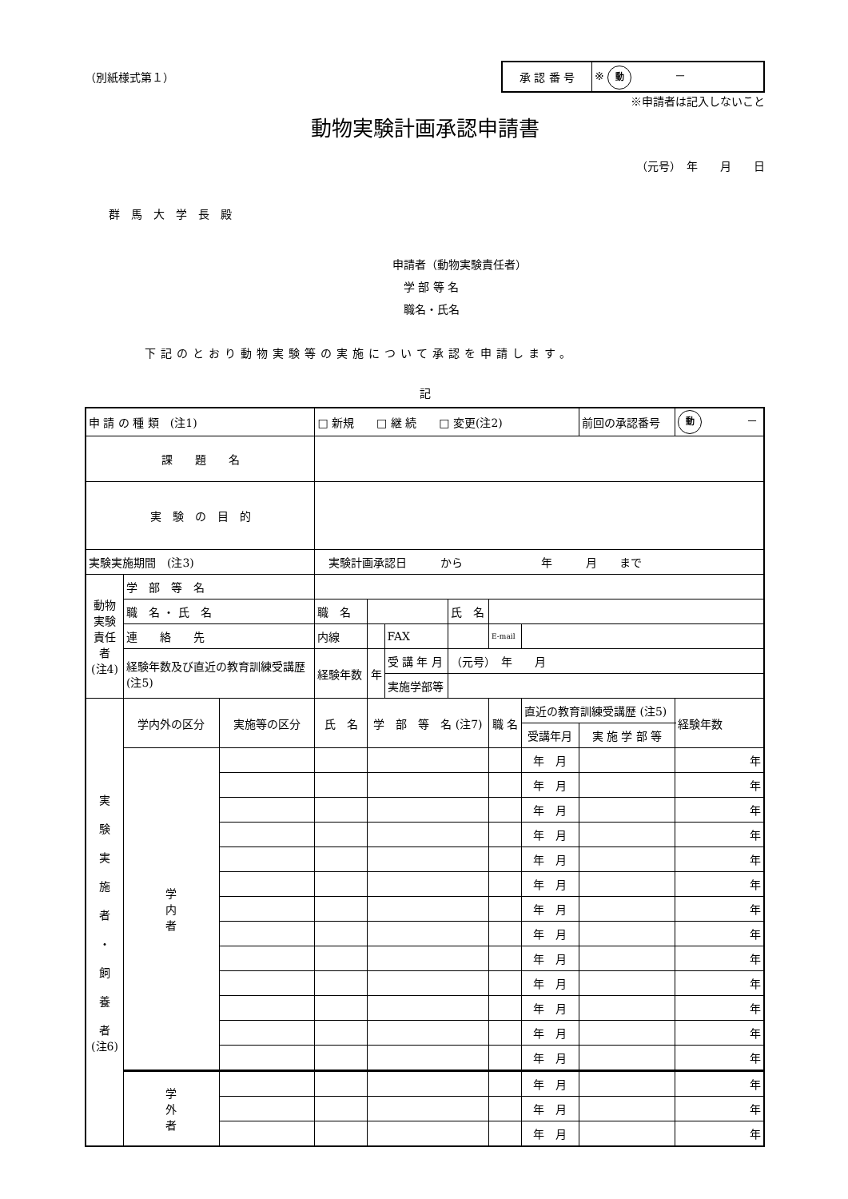（別紙様式第１）
| 承 認 番 号 | ※ 動 － |
※申請者は記入しないこと
動物実験計画承認申請書
（元号）　年　　月　　日
群　馬　大　学　長　殿
申請者（動物実験責任者）
　学 部 等 名
　職名・氏名
下記のとおり動物実験等の実施について承認を申請します。
記
| 申 請 の 種 類 (注1) | | | □ 新規 □ 継 続 □ 変更(注2) | | | | | | 前回の承認番号 | 動 － |
| 課 題 名 | | | | | | | | | | |
| 実 験 の 目 的 | | | | | | | | | | |
| 実験実施期間 (注3) | | | 実験計画承認日 から 年 月 まで | | | | | | | |
| 動物実験責任者 (注4) | 学 部 等 名 | | | | | | | | | |
| | 職 名 ・ 氏 名 | | 職 名 | | | 氏 名 | | | | |
| | 連 絡 先 | | 内線 | | FAX | | E-mail | | | |
| | 経験年数及び直近の教育訓練受講歴 (注5) | | 経験年数 | 年 | 受 講 年 月 | （元号） 年 月 | | | | |
| | | | | | 実施学部等 | | | | | |
| 実 験 実 施 者 ・ 飼 養 者 (注6) | 学内外の区分 | 実施等の区分 | 氏 名 | 学 部 等 名 (注7) | | | 職 名 | 直近の教育訓練受講歴 (注5) | | 経験年数 |
| | | | | | | | | 受講年月 | 実 施 学 部 等 | |
| | 学 内 者 | | | | | | | 年 月 | | 年 |
| | | | | | | | | 年 月 | | 年 |
| | | | | | | | | 年 月 | | 年 |
| | | | | | | | | 年 月 | | 年 |
| | | | | | | | | 年 月 | | 年 |
| | | | | | | | | 年 月 | | 年 |
| | | | | | | | | 年 月 | | 年 |
| | | | | | | | | 年 月 | | 年 |
| | | | | | | | | 年 月 | | 年 |
| | | | | | | | | 年 月 | | 年 |
| | | | | | | | | 年 月 | | 年 |
| | | | | | | | | 年 月 | | 年 |
| | | | | | | | | 年 月 | | 年 |
| | 学 外 者 | | | | | | | 年 月 | | 年 |
| | | | | | | | | 年 月 | | 年 |
| | | | | | | | | 年 月 | | 年 |